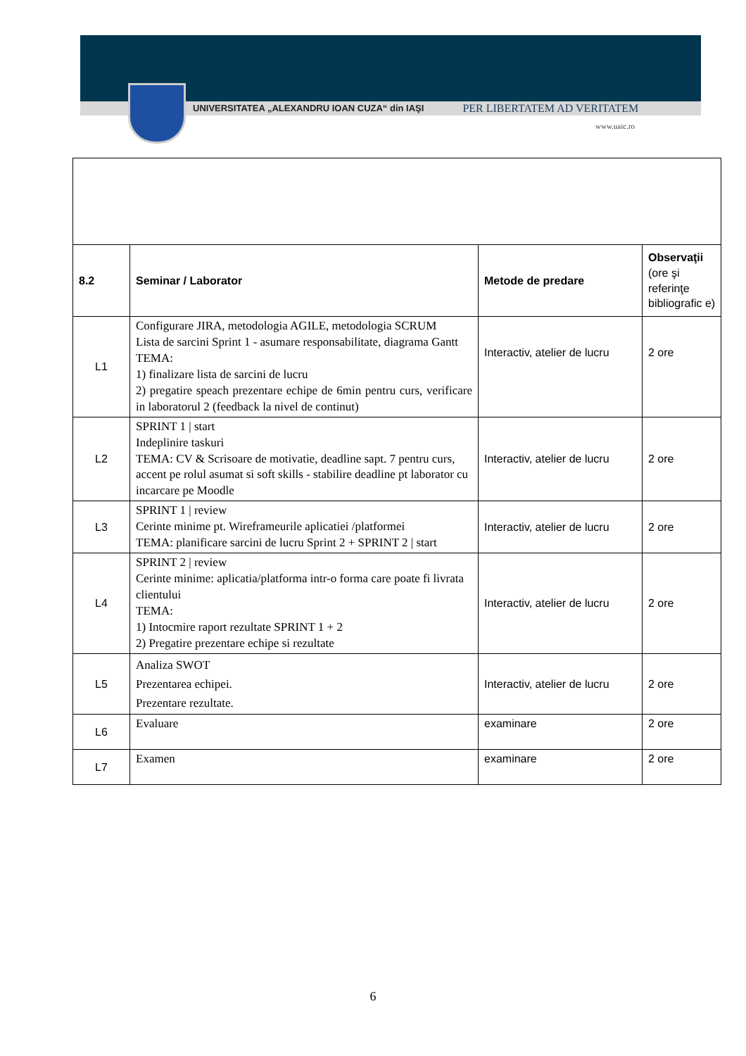UNIVERSITATEA „ALEXANDRU IOAN CUZA“ din IAŞI PER LIBERTATEM AD VERITATEM
www.uaic.ro
| 8.2 | Seminar / Laborator | Metode de predare | Observaţii (ore şi referinţe bibliografic e) |
| L1 | Configurare JIRA, metodologia AGILE, metodologia SCRUM Lista de sarcini Sprint 1 - asumare responsabilitate, diagrama Gantt TEMA: 1) finalizare lista de sarcini de lucru 2) pregatire speach prezentare echipe de 6min pentru curs, verificare in laboratorul 2 (feedback la nivel de continut) | Interactiv, atelier de lucru | 2 ore |
| L2 | SPRINT 1 / start Indeplinire taskuri TEMA: CV & Scrisoare de motivatie, deadline sapt. 7 pentru curs, accent pe rolul asumat si soft skills - stabilire deadline pt laborator cu incarcare pe Moodle | Interactiv, atelier de lucru | 2 ore |
| L3 | SPRINT 1 / review Cerinte minime pt. Wireframeurile aplicatiei /platformei TEMA: planificare sarcini de lucru Sprint 2 + SPRINT 2 / start | Interactiv, atelier de lucru | 2 ore |
| L4 | SPRINT 2 / review Cerinte minime: aplicatia/platforma intr-o forma care poate fi livrata clientului TEMA: 1) Intocmire raport rezultate SPRINT 1 + 2 2) Pregatire prezentare echipe si rezultate | Interactiv, atelier de lucru | 2 ore |
| L5 | Analiza SWOT Prezentarea echipei. Prezentare rezultate. | Interactiv, atelier de lucru | 2 ore |
| L6 | Evaluare | examinare | 2 ore |
| L7 | Examen | examinare | 2 ore |
6